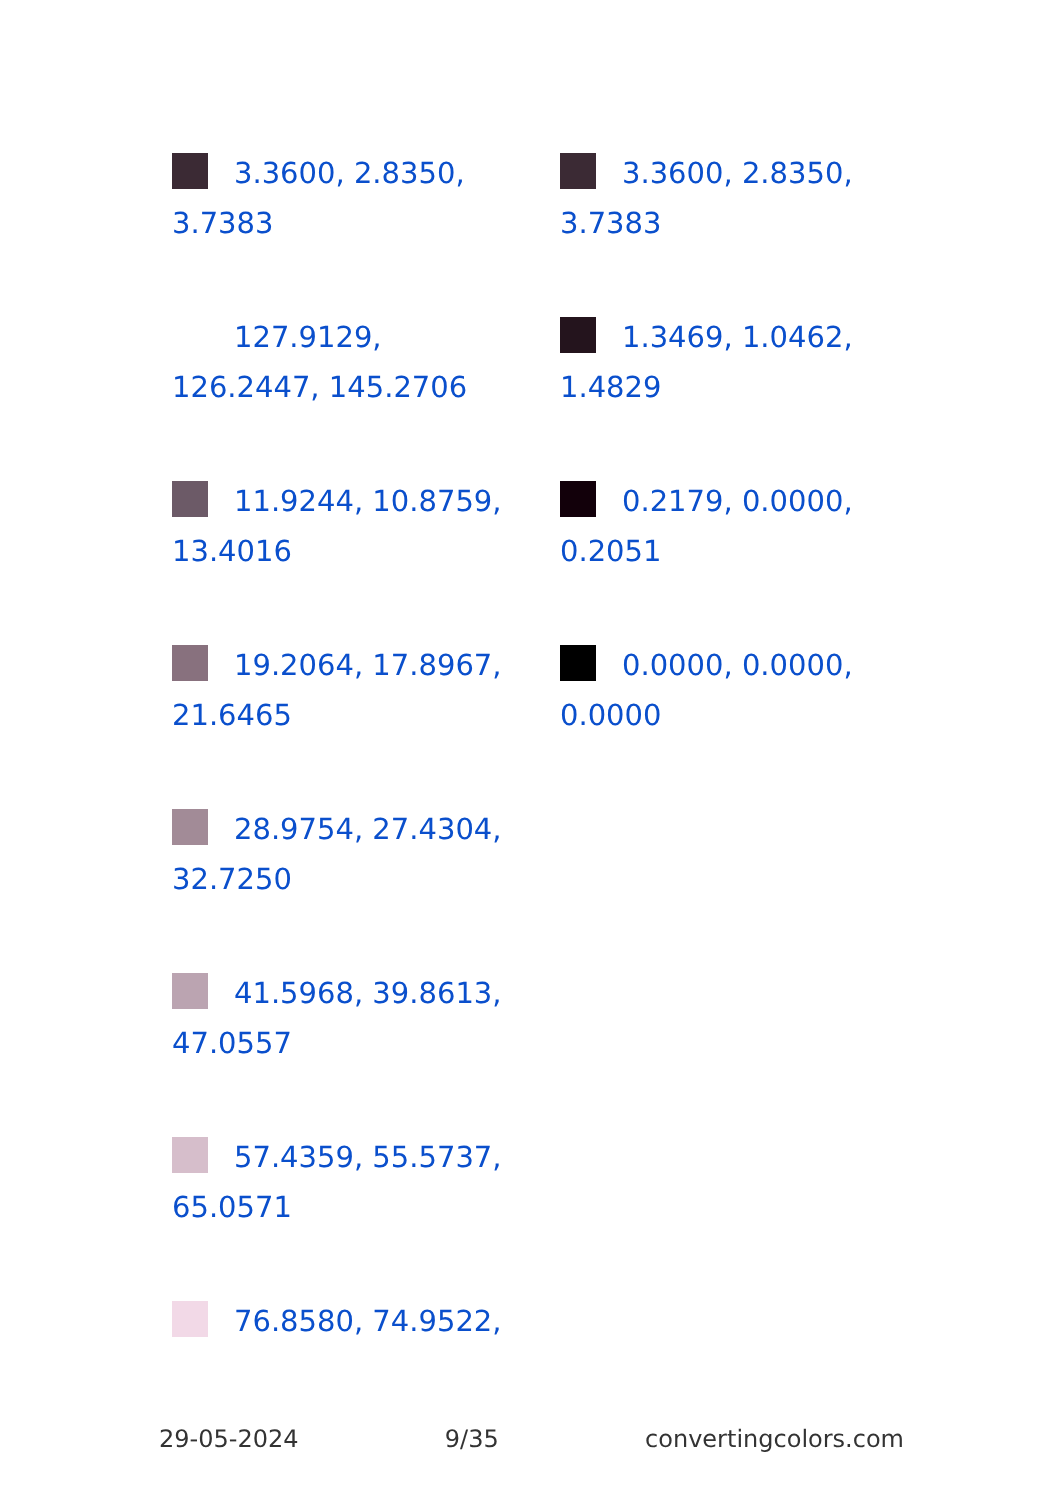3.3600, 2.8350, 3.7383
127.9129, 126.2447, 145.2706
11.9244, 10.8759, 13.4016
19.2064, 17.8967, 21.6465
28.9754, 27.4304, 32.7250
41.5968, 39.8613, 47.0557
57.4359, 55.5737, 65.0571
76.8580, 74.9522,
3.3600, 2.8350, 3.7383
1.3469, 1.0462, 1.4829
0.2179, 0.0000, 0.2051
0.0000, 0.0000, 0.0000
29-05-2024 9/35 convertingcolors.com